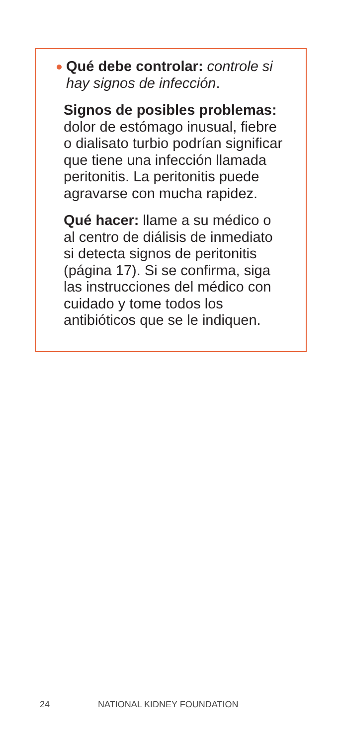Qué debe controlar: controle si hay signos de infección.
Signos de posibles problemas: dolor de estómago inusual, fiebre o dialisato turbio podrían significar que tiene una infección llamada peritonitis. La peritonitis puede agravarse con mucha rapidez.
Qué hacer: llame a su médico o al centro de diálisis de inmediato si detecta signos de peritonitis (página 17). Si se confirma, siga las instrucciones del médico con cuidado y tome todos los antibióticos que se le indiquen.
24 NATIONAL KIDNEY FOUNDATION